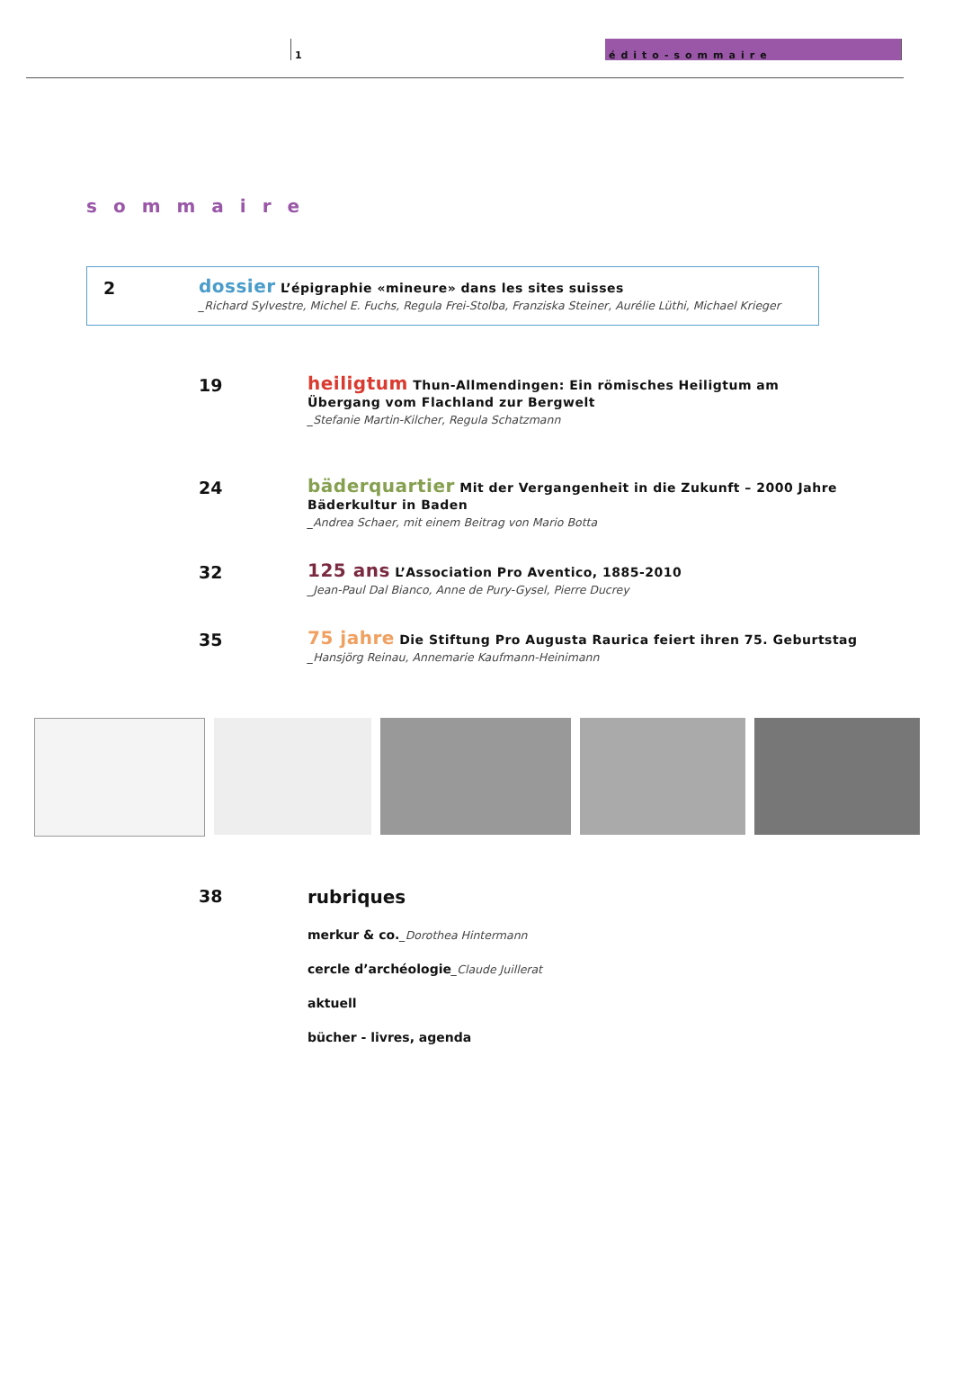1 édito-sommaire
sommaire
2
dossier L’épigraphie «mineure» dans les sites suisses
_Richard Sylvestre, Michel E. Fuchs, Regula Frei-Stolba, Franziska Steiner, Aurélie Lüthi, Michael Krieger
19
heiligtum Thun-Allmendingen: Ein römisches Heiligtum am Übergang vom Flachland zur Bergwelt
_Stefanie Martin-Kilcher, Regula Schatzmann
24
bäderquartier Mit der Vergangenheit in die Zukunft – 2000 Jahre Bäderkultur in Baden
_Andrea Schaer, mit einem Beitrag von Mario Botta
32
125 ans L’Association Pro Aventico, 1885-2010
_Jean-Paul Dal Bianco, Anne de Pury-Gysel, Pierre Ducrey
35
75 jahre Die Stiftung Pro Augusta Raurica feiert ihren 75. Geburtstag
_Hansjörg Reinau, Annemarie Kaufmann-Heinimann
38 rubriques
merkur & co._Dorothea Hintermann
cercle d’archéologie_Claude Juillerat
aktuell
bücher - livres, agenda